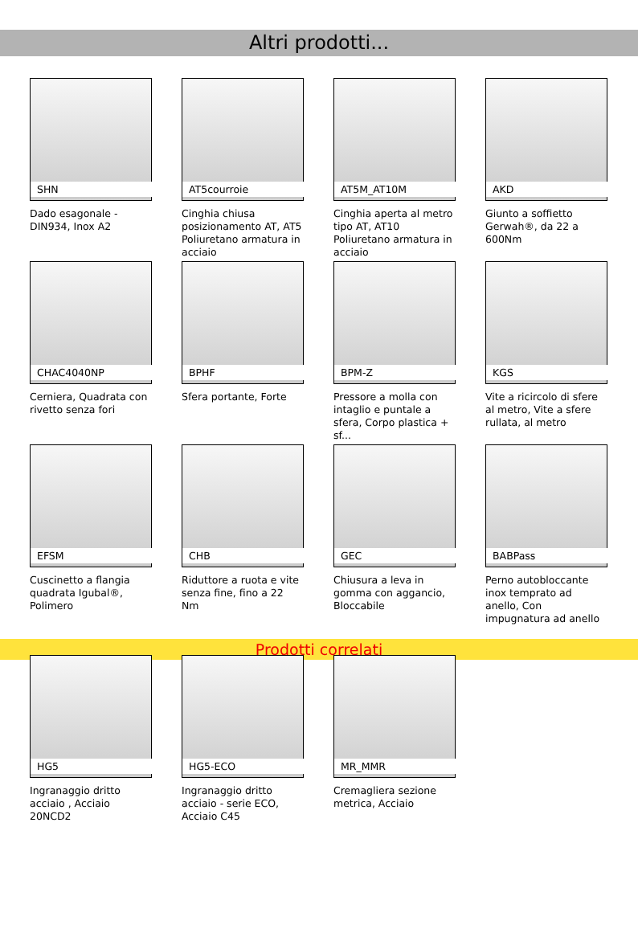Altri prodotti...
SHN
Dado esagonale - DIN934, Inox A2
AT5courroie
Cinghia chiusa posizionamento AT, AT5 Poliuretano armatura in acciaio
AT5M_AT10M
Cinghia aperta al metro tipo AT, AT10 Poliuretano armatura in acciaio
AKD
Giunto a soffietto Gerwah®, da 22 a 600Nm
CHAC4040NP
Cerniera, Quadrata con rivetto senza fori
BPHF
Sfera portante, Forte
BPM-Z
Pressore a molla con intaglio e puntale a sfera, Corpo plastica + sf...
KGS
Vite a ricircolo di sfere al metro, Vite a sfere rullata, al metro
EFSM
Cuscinetto a flangia quadrata Igubal®, Polimero
CHB
Riduttore a ruota e vite senza fine, fino a 22 Nm
GEC
Chiusura a leva in gomma con aggancio, Bloccabile
BABPass
Perno autobloccante inox temprato ad anello, Con impugnatura ad anello
Prodotti correlati
HG5
Ingranaggio dritto acciaio , Acciaio 20NCD2
HG5-ECO
Ingranaggio dritto acciaio - serie ECO, Acciaio C45
MR_MMR
Cremagliera sezione metrica, Acciaio